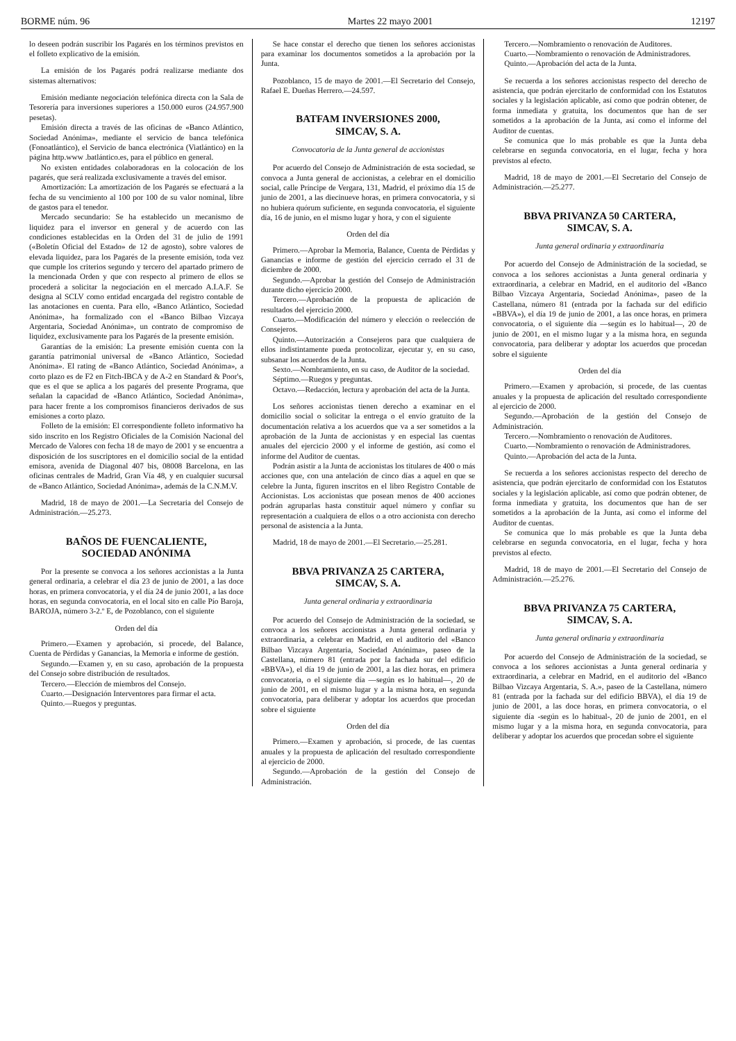BORME núm. 96 Martes 22 mayo 2001 12197
lo deseen podrán suscribir los Pagarés en los términos previstos en el folleto explicativo de la emisión.
La emisión de los Pagarés podrá realizarse mediante dos sistemas alternativos:
Emisión mediante negociación telefónica directa con la Sala de Tesorería para inversiones superiores a 150.000 euros (24.957.900 pesetas).
Emisión directa a través de las oficinas de «Banco Atlántico, Sociedad Anónima», mediante el servicio de banca telefónica (Fonoatlántico), el Servicio de banca electrónica (Viatlántico) en la página http.www .batlántico.es, para el público en general.
No existen entidades colaboradoras en la colocación de los pagarés, que será realizada exclusivamente a través del emisor.
Amortización: La amortización de los Pagarés se efectuará a la fecha de su vencimiento al 100 por 100 de su valor nominal, libre de gastos para el tenedor.
Mercado secundario: Se ha establecido un mecanismo de liquidez para el inversor en general y de acuerdo con las condiciones establecidas en la Orden del 31 de julio de 1991 («Boletín Oficial del Estado» de 12 de agosto), sobre valores de elevada liquidez, para los Pagarés de la presente emisión, toda vez que cumple los criterios segundo y tercero del apartado primero de la mencionada Orden y que con respecto al primero de ellos se procederá a solicitar la negociación en el mercado A.I.A.F. Se designa al SCLV como entidad encargada del registro contable de las anotaciones en cuenta. Para ello, «Banco Atlántico, Sociedad Anónima», ha formalizado con el «Banco Bilbao Vizcaya Argentaria, Sociedad Anónima», un contrato de compromiso de liquidez, exclusivamente para los Pagarés de la presente emisión.
Garantías de la emisión: La presente emisión cuenta con la garantía patrimonial universal de «Banco Atlántico, Sociedad Anónima». El rating de «Banco Atlántico, Sociedad Anónima», a corto plazo es de F2 en Fitch-IBCA y de A-2 en Standard & Poor's, que es el que se aplica a los pagarés del presente Programa, que señalan la capacidad de «Banco Atlántico, Sociedad Anónima», para hacer frente a los compromisos financieros derivados de sus emisiones a corto plazo.
Folleto de la emisión: El correspondiente folleto informativo ha sido inscrito en los Registro Oficiales de la Comisión Nacional del Mercado de Valores con fecha 18 de mayo de 2001 y se encuentra a disposición de los suscriptores en el domicilio social de la entidad emisora, avenida de Diagonal 407 bis, 08008 Barcelona, en las oficinas centrales de Madrid, Gran Vía 48, y en cualquier sucursal de «Banco Atlántico, Sociedad Anónima», además de la C.N.M.V.
Madrid, 18 de mayo de 2001.—La Secretaria del Consejo de Administración.—25.273.
BAÑOS DE FUENCALIENTE,
SOCIEDAD ANÓNIMA
Por la presente se convoca a los señores accionistas a la Junta general ordinaria, a celebrar el día 23 de junio de 2001, a las doce horas, en primera convocatoria, y el día 24 de junio 2001, a las doce horas, en segunda convocatoria, en el local sito en calle Pío Baroja, BAROJA, número 3-2.º E, de Pozoblanco, con el siguiente
Orden del día
Primero.—Examen y aprobación, si procede, del Balance, Cuenta de Pérdidas y Ganancias, la Memoria e informe de gestión.
Segundo.—Examen y, en su caso, aprobación de la propuesta del Consejo sobre distribución de resultados.
Tercero.—Elección de miembros del Consejo.
Cuarto.—Designación Interventores para firmar el acta.
Quinto.—Ruegos y preguntas.
Se hace constar el derecho que tienen los señores accionistas para examinar los documentos sometidos a la aprobación por la Junta.
Pozoblanco, 15 de mayo de 2001.—El Secretario del Consejo, Rafael E. Dueñas Herrero.—24.597.
BATFAM INVERSIONES 2000,
SIMCAV, S. A.
Convocatoria de la Junta general de accionistas
Por acuerdo del Consejo de Administración de esta sociedad, se convoca a Junta general de accionistas, a celebrar en el domicilio social, calle Príncipe de Vergara, 131, Madrid, el próximo día 15 de junio de 2001, a las diecinueve horas, en primera convocatoria, y si no hubiera quórum suficiente, en segunda convocatoria, el siguiente día, 16 de junio, en el mismo lugar y hora, y con el siguiente
Orden del día
Primero.—Aprobar la Memoria, Balance, Cuenta de Pérdidas y Ganancias e informe de gestión del ejercicio cerrado el 31 de diciembre de 2000.
Segundo.—Aprobar la gestión del Consejo de Administración durante dicho ejercicio 2000.
Tercero.—Aprobación de la propuesta de aplicación de resultados del ejercicio 2000.
Cuarto.—Modificación del número y elección o reelección de Consejeros.
Quinto.—Autorización a Consejeros para que cualquiera de ellos indistintamente pueda protocolizar, ejecutar y, en su caso, subsanar los acuerdos de la Junta.
Sexto.—Nombramiento, en su caso, de Auditor de la sociedad.
Séptimo.—Ruegos y preguntas.
Octavo.—Redacción, lectura y aprobación del acta de la Junta.
Los señores accionistas tienen derecho a examinar en el domicilio social o solicitar la entrega o el envío gratuito de la documentación relativa a los acuerdos que va a ser sometidos a la aprobación de la Junta de accionistas y en especial las cuentas anuales del ejercicio 2000 y el informe de gestión, así como el informe del Auditor de cuentas.
Podrán asistir a la Junta de accionistas los titulares de 400 o más acciones que, con una antelación de cinco días a aquel en que se celebre la Junta, figuren inscritos en el libro Registro Contable de Accionistas. Los accionistas que posean menos de 400 acciones podrán agruparlas hasta constituir aquel número y confiar su representación a cualquiera de ellos o a otro accionista con derecho personal de asistencia a la Junta.
Madrid, 18 de mayo de 2001.—El Secretario.—25.281.
BBVA PRIVANZA 25 CARTERA,
SIMCAV, S. A.
Junta general ordinaria y extraordinaria
Por acuerdo del Consejo de Administración de la sociedad, se convoca a los señores accionistas a Junta general ordinaria y extraordinaria, a celebrar en Madrid, en el auditorio del «Banco Bilbao Vizcaya Argentaria, Sociedad Anónima», paseo de la Castellana, número 81 (entrada por la fachada sur del edificio «BBVA»), el día 19 de junio de 2001, a las diez horas, en primera convocatoria, o el siguiente día —según es lo habitual—, 20 de junio de 2001, en el mismo lugar y a la misma hora, en segunda convocatoria, para deliberar y adoptar los acuerdos que procedan sobre el siguiente
Orden del día
Primero.—Examen y aprobación, si procede, de las cuentas anuales y la propuesta de aplicación del resultado correspondiente al ejercicio de 2000.
Segundo.—Aprobación de la gestión del Consejo de Administración.
Tercero.—Nombramiento o renovación de Auditores.
Cuarto.—Nombramiento o renovación de Administradores.
Quinto.—Aprobación del acta de la Junta.
Se recuerda a los señores accionistas respecto del derecho de asistencia, que podrán ejercitarlo de conformidad con los Estatutos sociales y la legislación aplicable, así como que podrán obtener, de forma inmediata y gratuita, los documentos que han de ser sometidos a la aprobación de la Junta, así como el informe del Auditor de cuentas.
Se comunica que lo más probable es que la Junta deba celebrarse en segunda convocatoria, en el lugar, fecha y hora previstos al efecto.
Madrid, 18 de mayo de 2001.—El Secretario del Consejo de Administración.—25.277.
BBVA PRIVANZA 50 CARTERA,
SIMCAV, S. A.
Junta general ordinaria y extraordinaria
Por acuerdo del Consejo de Administración de la sociedad, se convoca a los señores accionistas a Junta general ordinaria y extraordinaria, a celebrar en Madrid, en el auditorio del «Banco Bilbao Vizcaya Argentaria, Sociedad Anónima», paseo de la Castellana, número 81 (entrada por la fachada sur del edificio «BBVA»), el día 19 de junio de 2001, a las once horas, en primera convocatoria, o el siguiente día —según es lo habitual—, 20 de junio de 2001, en el mismo lugar y a la misma hora, en segunda convocatoria, para deliberar y adoptar los acuerdos que procedan sobre el siguiente
Orden del día
Primero.—Examen y aprobación, si procede, de las cuentas anuales y la propuesta de aplicación del resultado correspondiente al ejercicio de 2000.
Segundo.—Aprobación de la gestión del Consejo de Administración.
Tercero.—Nombramiento o renovación de Auditores.
Cuarto.—Nombramiento o renovación de Administradores.
Quinto.—Aprobación del acta de la Junta.
Se recuerda a los señores accionistas respecto del derecho de asistencia, que podrán ejercitarlo de conformidad con los Estatutos sociales y la legislación aplicable, así como que podrán obtener, de forma inmediata y gratuita, los documentos que han de ser sometidos a la aprobación de la Junta, así como el informe del Auditor de cuentas.
Se comunica que lo más probable es que la Junta deba celebrarse en segunda convocatoria, en el lugar, fecha y hora previstos al efecto.
Madrid, 18 de mayo de 2001.—El Secretario del Consejo de Administración.—25.276.
BBVA PRIVANZA 75 CARTERA,
SIMCAV, S. A.
Junta general ordinaria y extraordinaria
Por acuerdo del Consejo de Administración de la sociedad, se convoca a los señores accionistas a Junta general ordinaria y extraordinaria, a celebrar en Madrid, en el auditorio del «Banco Bilbao Vizcaya Argentaria, S. A.», paseo de la Castellana, número 81 (entrada por la fachada sur del edificio BBVA), el día 19 de junio de 2001, a las doce horas, en primera convocatoria, o el siguiente día -según es lo habitual-, 20 de junio de 2001, en el mismo lugar y a la misma hora, en segunda convocatoria, para deliberar y adoptar los acuerdos que procedan sobre el siguiente